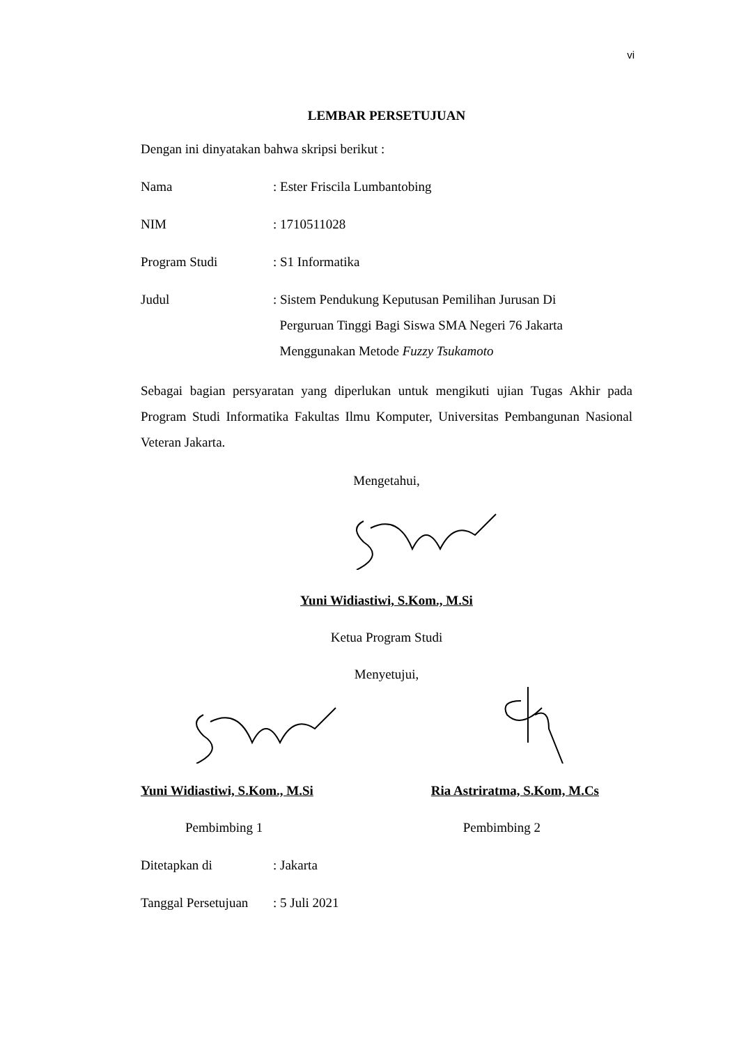vi
LEMBAR PERSETUJUAN
Dengan ini dinyatakan bahwa skripsi berikut :
Nama : Ester Friscila Lumbantobing
NIM : 1710511028
Program Studi : S1 Informatika
Judul : Sistem Pendukung Keputusan Pemilihan Jurusan Di
Perguruan Tinggi Bagi Siswa SMA Negeri 76 Jakarta
Menggunakan Metode Fuzzy Tsukamoto
Sebagai bagian persyaratan yang diperlukan untuk mengikuti ujian Tugas Akhir pada Program Studi Informatika Fakultas Ilmu Komputer, Universitas Pembangunan Nasional Veteran Jakarta.
Mengetahui,
Yuni Widiastiwi, S.Kom., M.Si
Ketua Program Studi
Menyetujui,
Yuni Widiastiwi, S.Kom., M.Si Ria Astriratma, S.Kom, M.Cs
Pembimbing 1 Pembimbing 2
Ditetapkan di : Jakarta
Tanggal Persetujuan
: 5 Juli 2021